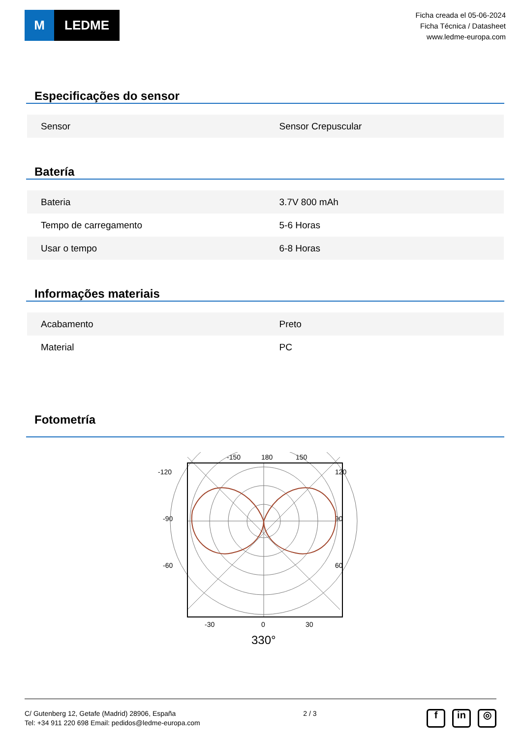M LEDME
Ficha creada el 05-06-2024
Ficha Técnica / Datasheet
www.ledme-europa.com
Especificações do sensor
| Sensor | Sensor Crepuscular |
Batería
| Bateria | 3.7V 800 mAh |
| Tempo de carregamento | 5-6 Horas |
| Usar o tempo | 6-8 Horas |
Informações materiais
| Acabamento | Preto |
| Material | PC |
Fotometría
-150
180
150
-120
120
-90
90
-60
60
-30
0
30
330°
C/ Gutenberg 12, Getafe (Madrid) 28906, España
Tel: +34 911 220 698 Email: pedidos@ledme-europa.com
2 / 3
fin ◎